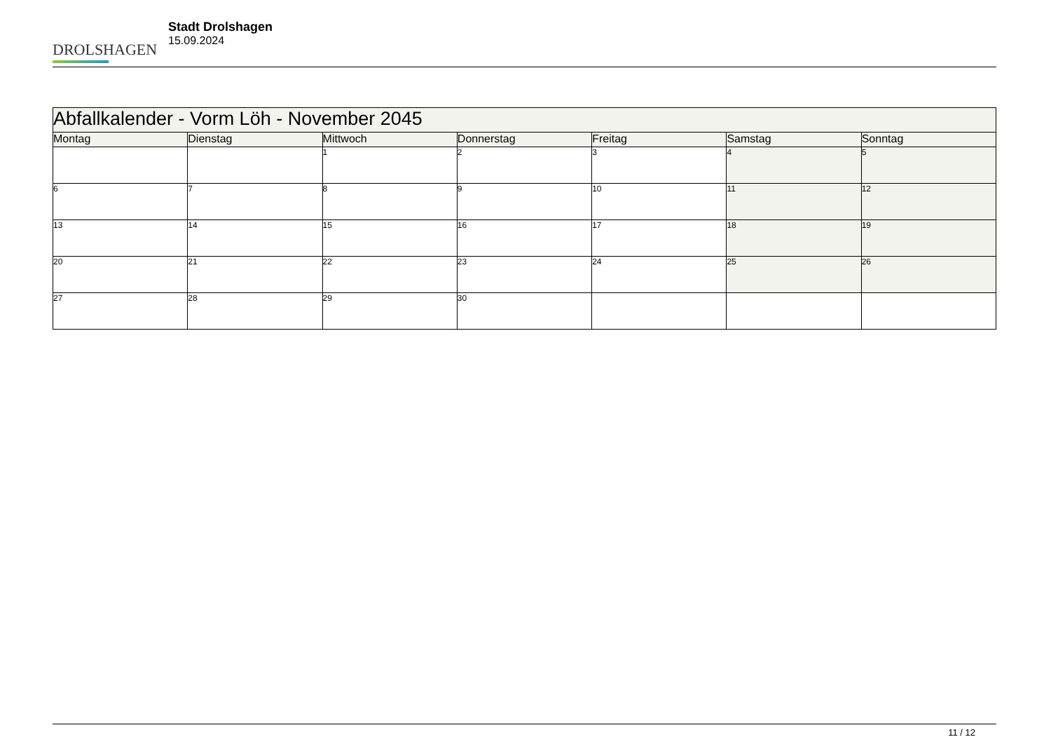DROLSHAGEN
Stadt Drolshagen
15.09.2024
| Abfallkalender - Vorm Löh - November 2045 | | | | | | |
| --- | --- | --- | --- | --- | --- | --- |
| Montag | Dienstag | Mittwoch | Donnerstag | Freitag | Samstag | Sonntag |
| | | 1 | 2 | 3 | 4 | 5 |
| 6 | 7 | 8 | 9 | 10 | 11 | 12 |
| 13 | 14 | 15 | 16 | 17 | 18 | 19 |
| 20 | 21 | 22 | 23 | 24 | 25 | 26 |
| 27 | 28 | 29 | 30 | | | |
11 / 12